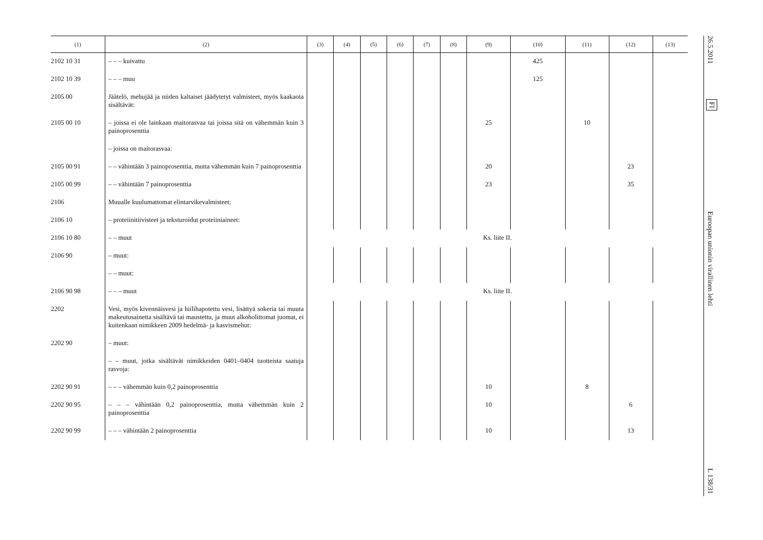| (1) | (2) | (3) | (4) | (5) | (6) | (7) | (8) | (9) | (10) | (11) | (12) | (13) |
| --- | --- | --- | --- | --- | --- | --- | --- | --- | --- | --- | --- | --- |
| 2102 10 31 | – – – kuivattu | | | | | | | | 425 | | | |
| 2102 10 39 | – – – muu | | | | | | | | 125 | | | |
| 2105 00 | Jäätelö, mehujää ja niiden kaltaiset jäädytetyt valmisteet, myös kaakaota sisältävät: | | | | | | | | | | | |
| 2105 00 10 | – joissa ei ole lainkaan maitorasvaa tai joissa sitä on vähemmän kuin 3 painoprosenttia | | | | | | | 25 | | 10 | | |
| | – joissa on maitorasvaa: | | | | | | | | | | | |
| 2105 00 91 | – – vähintään 3 painoprosenttia, mutta vähemmän kuin 7 painoprosenttia | | | | | | | 20 | | | 23 | |
| 2105 00 99 | – – vähintään 7 painoprosenttia | | | | | | | 23 | | | 35 | |
| 2106 | Muualle kuulumattomat elintarvikevalmisteet: | | | | | | | | | | | |
| 2106 10 | – proteiinitiivisteet ja teksturoidut proteiiniaineet: | | | | | | | | | | | |
| 2106 10 80 | – – muut | Ks. liite II. | | | | | | | | | | |
| 2106 90 | – muut: | | | | | | | | | | | |
| | – – muut: | | | | | | | | | | | |
| 2106 90 98 | – – – muut | Ks. liite II. | | | | | | | | | | |
| 2202 | Vesi, myös kivennäisvesi ja hiilihapotettu vesi, lisättyä sokeria tai muuta makeutusainetta sisältävä tai maustettu, ja muut alkoholittomat juomat, ei kuitenkaan nimikkeen 2009 hedelmä- ja kasvismehut: | | | | | | | | | | | |
| 2202 90 | – muut: | | | | | | | | | | | |
| | – – muut, jotka sisältävät nimikkeiden 0401–0404 tuotteista saatuja rasvoja: | | | | | | | | | | | |
| 2202 90 91 | – – – vähemmän kuin 0,2 painoprosenttia | | | | | | | 10 | | 8 | | |
| 2202 90 95 | – – – vähintään 0,2 painoprosenttia, mutta vähemmän kuin 2 painoprosenttia | | | | | | | 10 | | | 6 | |
| 2202 90 99 | – – – vähintään 2 painoprosenttia | | | | | | | 10 | | | 13 | |
26.5.2011
FI
Euroopan unionin virallinen lehti
L 138/31